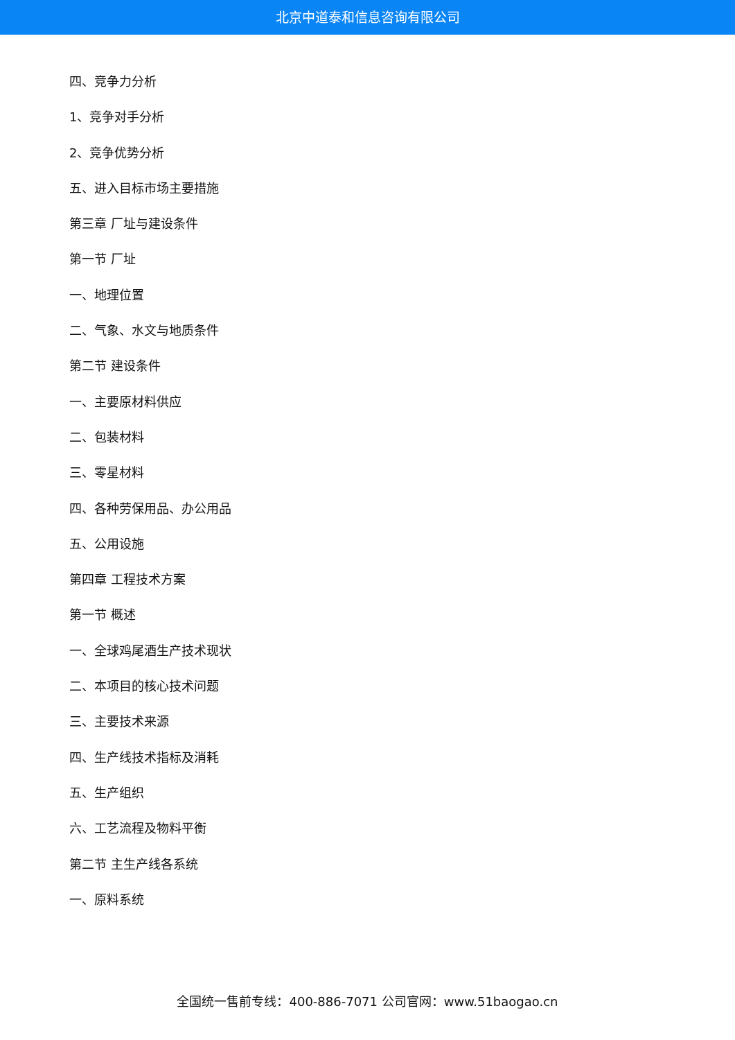北京中道泰和信息咨询有限公司
四、竞争力分析
1、竞争对手分析
2、竞争优势分析
五、进入目标市场主要措施
第三章 厂址与建设条件
第一节 厂址
一、地理位置
二、气象、水文与地质条件
第二节 建设条件
一、主要原材料供应
二、包装材料
三、零星材料
四、各种劳保用品、办公用品
五、公用设施
第四章 工程技术方案
第一节 概述
一、全球鸡尾酒生产技术现状
二、本项目的核心技术问题
三、主要技术来源
四、生产线技术指标及消耗
五、生产组织
六、工艺流程及物料平衡
第二节 主生产线各系统
一、原料系统
全国统一售前专线：400-886-7071 公司官网：www.51baogao.cn